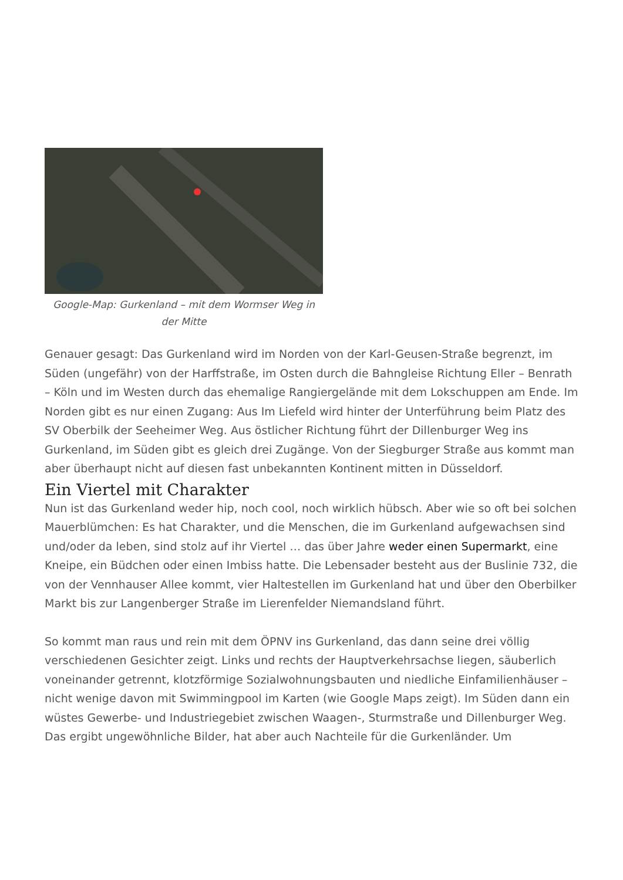Google-Map: Gurkenland – mit dem Wormser Weg in der Mitte
Genauer gesagt: Das Gurkenland wird im Norden von der Karl-Geusen-Straße begrenzt, im Süden (ungefähr) von der Harffstraße, im Osten durch die Bahngleise Richtung Eller – Benrath – Köln und im Westen durch das ehemalige Rangiergelände mit dem Lokschuppen am Ende. Im Norden gibt es nur einen Zugang: Aus Im Liefeld wird hinter der Unterführung beim Platz des SV Oberbilk der Seeheimer Weg. Aus östlicher Richtung führt der Dillenburger Weg ins Gurkenland, im Süden gibt es gleich drei Zugänge. Von der Siegburger Straße aus kommt man aber überhaupt nicht auf diesen fast unbekannten Kontinent mitten in Düsseldorf.
Ein Viertel mit Charakter
Nun ist das Gurkenland weder hip, noch cool, noch wirklich hübsch. Aber wie so oft bei solchen Mauerblümchen: Es hat Charakter, und die Menschen, die im Gurkenland aufgewachsen sind und/oder da leben, sind stolz auf ihr Viertel … das über Jahre weder einen Supermarkt, eine Kneipe, ein Büdchen oder einen Imbiss hatte. Die Lebensader besteht aus der Buslinie 732, die von der Vennhauser Allee kommt, vier Haltestellen im Gurkenland hat und über den Oberbilker Markt bis zur Langenberger Straße im Lierenfelder Niemandsland führt.
So kommt man raus und rein mit dem ÖPNV ins Gurkenland, das dann seine drei völlig verschiedenen Gesichter zeigt. Links und rechts der Hauptverkehrsachse liegen, säuberlich voneinander getrennt, klotzförmige Sozialwohnungsbauten und niedliche Einfamilienhäuser – nicht wenige davon mit Swimmingpool im Karten (wie Google Maps zeigt). Im Süden dann ein wüstes Gewerbe- und Industriegebiet zwischen Waagen-, Sturmstraße und Dillenburger Weg. Das ergibt ungewöhnliche Bilder, hat aber auch Nachteile für die Gurkenländer. Um